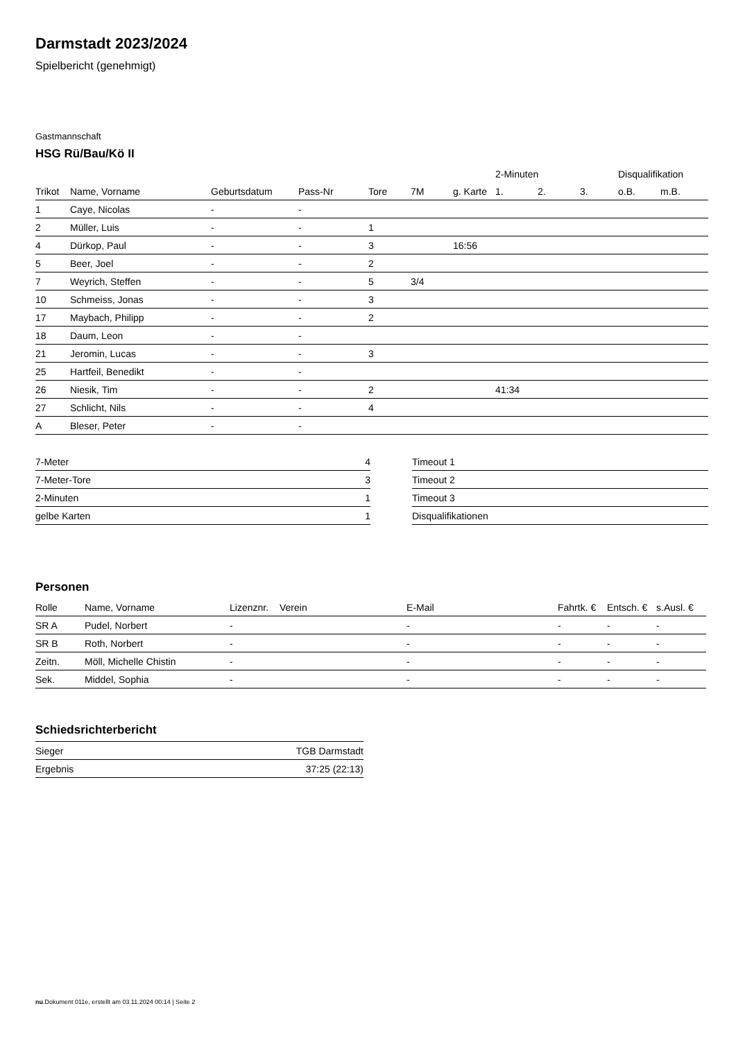Darmstadt 2023/2024
Spielbericht (genehmigt)
Gastmannschaft
HSG Rü/Bau/Kö II
| | | | | | | | 2-Minuten | | | Disqualifikation | |
| --- | --- | --- | --- | --- | --- | --- | --- | --- | --- | --- | --- |
| Trikot | Name, Vorname | Geburtsdatum | Pass-Nr | Tore | 7M | g. Karte | 1. | 2. | 3. | o.B. | m.B. |
| 1 | Caye, Nicolas | - | - | | | | | | | | |
| 2 | Müller, Luis | - | - | 1 | | | | | | | |
| 4 | Dürkop, Paul | - | - | 3 | | 16:56 | | | | | |
| 5 | Beer, Joel | - | - | 2 | | | | | | | |
| 7 | Weyrich, Steffen | - | - | 5 | 3/4 | | | | | | |
| 10 | Schmeiss, Jonas | - | - | 3 | | | | | | | |
| 17 | Maybach, Philipp | - | - | 2 | | | | | | | |
| 18 | Daum, Leon | - | - | | | | | | | | |
| 21 | Jeromin, Lucas | - | - | 3 | | | | | | | |
| 25 | Hartfeil, Benedikt | - | - | | | | | | | | |
| 26 | Niesik, Tim | - | - | 2 | | | 41:34 | | | | |
| 27 | Schlicht, Nils | - | - | 4 | | | | | | | |
| A | Bleser, Peter | - | - | | | | | | | | |
| 7-Meter | 4 |
| 7-Meter-Tore | 3 |
| 2-Minuten | 1 |
| gelbe Karten | 1 |
| Timeout 1 |
| Timeout 2 |
| Timeout 3 |
| Disqualifikationen |
Personen
| Rolle | Name, Vorname | Lizenznr. | Verein | E-Mail | Fahrtk. € | Entsch. € | s.Ausl. € |
| --- | --- | --- | --- | --- | --- | --- | --- |
| SR A | Pudel, Norbert | - | | - | - | - | - |
| SR B | Roth, Norbert | - | | - | - | - | - |
| Zeitn. | Möll, Michelle Chistin | - | | - | - | - | - |
| Sek. | Middel, Sophia | - | | - | - | - | - |
Schiedsrichterbericht
| Sieger | TGB Darmstadt |
| Ergebnis | 37:25 (22:13) |
nu.Dokument 011e, erstellt am 03.11.2024 00:14 | Seite 2